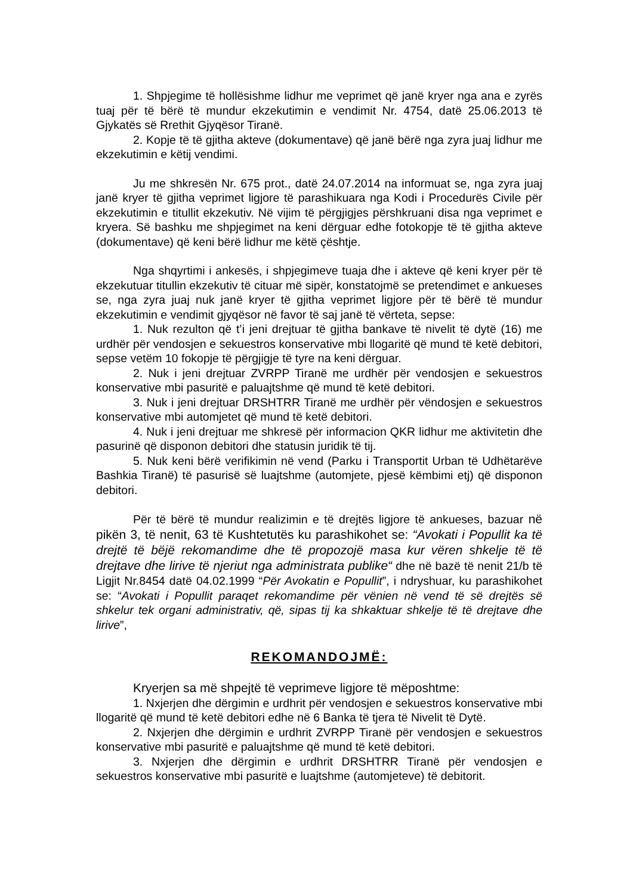1. Shpjegime të hollësishme lidhur me veprimet që janë kryer nga ana e zyrës tuaj për të bërë të mundur ekzekutimin e vendimit Nr. 4754, datë 25.06.2013 të Gjykatës së Rrethit Gjyqësor Tiranë.
2. Kopje të të gjitha akteve (dokumentave) që janë bërë nga zyra juaj lidhur me ekzekutimin e këtij vendimi.
Ju me shkresën Nr. 675 prot., datë 24.07.2014 na informuat se, nga zyra juaj janë kryer të gjitha veprimet ligjore të parashikuara nga Kodi i Procedurës Civile për ekzekutimin e titullit ekzekutiv. Në vijim të përgjigjes përshkruani disa nga veprimet e kryera. Së bashku me shpjegimet na keni dërguar edhe fotokopje të të gjitha akteve (dokumentave) që keni bërë lidhur me këtë çështje.
Nga shqyrtimi i ankesës, i shpjegimeve tuaja dhe i akteve që keni kryer për të ekzekutuar titullin ekzekutiv të cituar më sipër, konstatojmë se pretendimet e ankueses se, nga zyra juaj nuk janë kryer të gjitha veprimet ligjore për të bërë të mundur ekzekutimin e vendimit gjyqësor në favor të saj janë të vërteta, sepse:
1. Nuk rezulton që t’i jeni drejtuar të gjitha bankave të nivelit të dytë (16) me urdhër për vendosjen e sekuestros konservative mbi llogaritë që mund të ketë debitori, sepse vetëm 10 fokopje të përgjigje të tyre na keni dërguar.
2. Nuk i jeni drejtuar ZVRPP Tiranë me urdhër për vendosjen e sekuestros konservative mbi pasuritë e paluajtshme që mund të ketë debitori.
3. Nuk i jeni drejtuar DRSHTRR Tiranë me urdhër për vëndosjen e sekuestros konservative mbi automjetet që mund të ketë debitori.
4. Nuk i jeni drejtuar me shkresë për informacion QKR lidhur me aktivitetin dhe pasurinë që disponon debitori dhe statusin juridik të tij.
5. Nuk keni bërë verifikimin në vend (Parku i Transportit Urban të Udhëtarëve Bashkia Tiranë) të pasurisë së luajtshme (automjete, pjesë këmbimi etj) që disponon debitori.
Për të bërë të mundur realizimin e të drejtës ligjore të ankueses, bazuar në pikën 3, të nenit, 63 të Kushtetutës ku parashikohet se: “Avokati i Popullit ka të drejtë të bëjë rekomandime dhe të propozojë masa kur vëren shkelje të të drejtave dhe lirive të njeriut nga administrata publike“ dhe në bazë të nenit 21/b të Ligjit Nr.8454 datë 04.02.1999 “Për Avokatin e Popullit”, i ndryshuar, ku parashikohet se: “Avokati i Popullit paraqet rekomandime për vënien në vend të së drejtës së shkelur tek organi administrativ, që, sipas tij ka shkaktuar shkelje të të drejtave dhe lirive”,
REKOMANDOJMË:
Kryerjen sa më shpejtë të veprimeve ligjore të mëposhtme:
1. Nxjerjen dhe dërgimin e urdhrit për vendosjen e sekuestros konservative mbi llogaritë që mund të ketë debitori edhe në 6 Banka të tjera të Nivelit të Dytë.
2. Nxjerjen dhe dërgimin e urdhrit ZVRPP Tiranë për vendosjen e sekuestros konservative mbi pasuritë e paluajtshme që mund të ketë debitori.
3. Nxjerjen dhe dërgimin e urdhrit DRSHTRR Tiranë për vendosjen e sekuestros konservative mbi pasuritë e luajtshme (automjeteve) të debitorit.